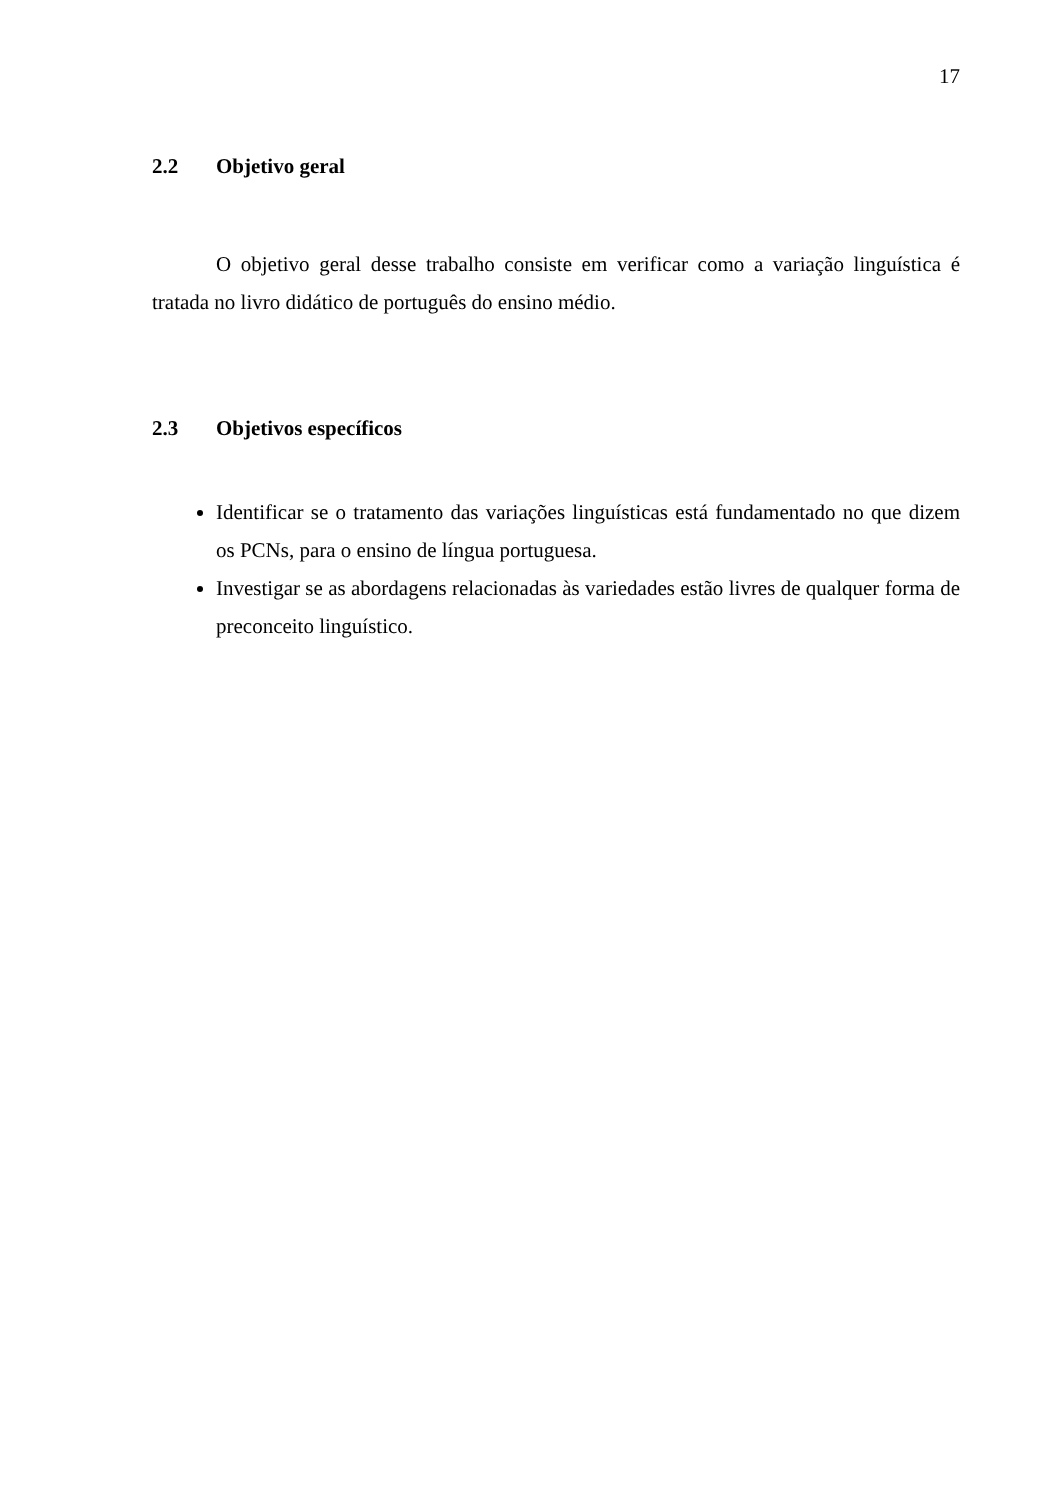17
2.2 Objetivo geral
O objetivo geral desse trabalho consiste em verificar como a variação linguística é tratada no livro didático de português do ensino médio.
2.3 Objetivos específicos
Identificar se o tratamento das variações linguísticas está fundamentado no que dizem os PCNs, para o ensino de língua portuguesa.
Investigar se as abordagens relacionadas às variedades estão livres de qualquer forma de preconceito linguístico.